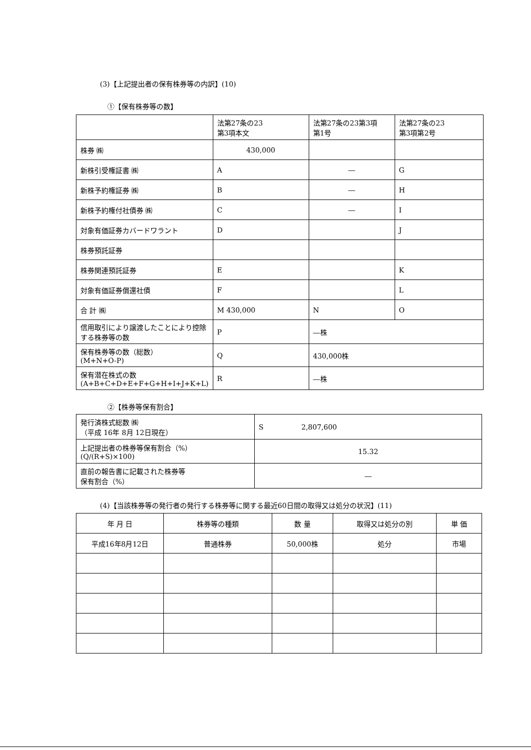(3)【上記提出者の保有株券等の内訳】(10)
①【保有株券等の数】
| | 法第27条の23 第3項本文 | 法第27条の23第3項 第1号 | 法第27条の23 第3項第2号 |
| 株券 ㈱ | 430,000 | | |
| 新株引受権証書 ㈱ | A | ― | G |
| 新株予約権証券 ㈱ | B | ― | H |
| 新株予約権付社債券 ㈱ | C | ― | I |
| 対象有価証券カバードワラント | D | | J |
| 株券預託証券 | | | |
| 株券関連預託証券 | E | | K |
| 対象有価証券償還社債 | F | | L |
| 合 計 ㈱ | M 430,000 | N | O |
| 信用取引により譲渡したことにより控除する株券等の数 | P | ―株 | |
| 保有株券等の数（総数） (M+N+O-P) | Q | 430,000株 | |
| 保有潜在株式の数 (A+B+C+D+E+F+G+H+I+J+K+L) | R | ―株 | |
②【株券等保有割合】
| 発行済株式総数 ㈱ （平成 16年 8月 12日現在） | S 2,807,600 |
| 上記提出者の株券等保有割合（%） (Q/(R+S)×100) | 15.32 |
| 直前の報告書に記載された株券等 保有割合（%） | ― |
(4)【当該株券等の発行者の発行する株券等に関する最近60日間の取得又は処分の状況】(11)
| 年 月 日 | 株券等の種類 | 数 量 | 取得又は処分の別 | 単 価 |
| 平成16年8月12日 | 普通株券 | 50,000株 | 処分 | 市場 |